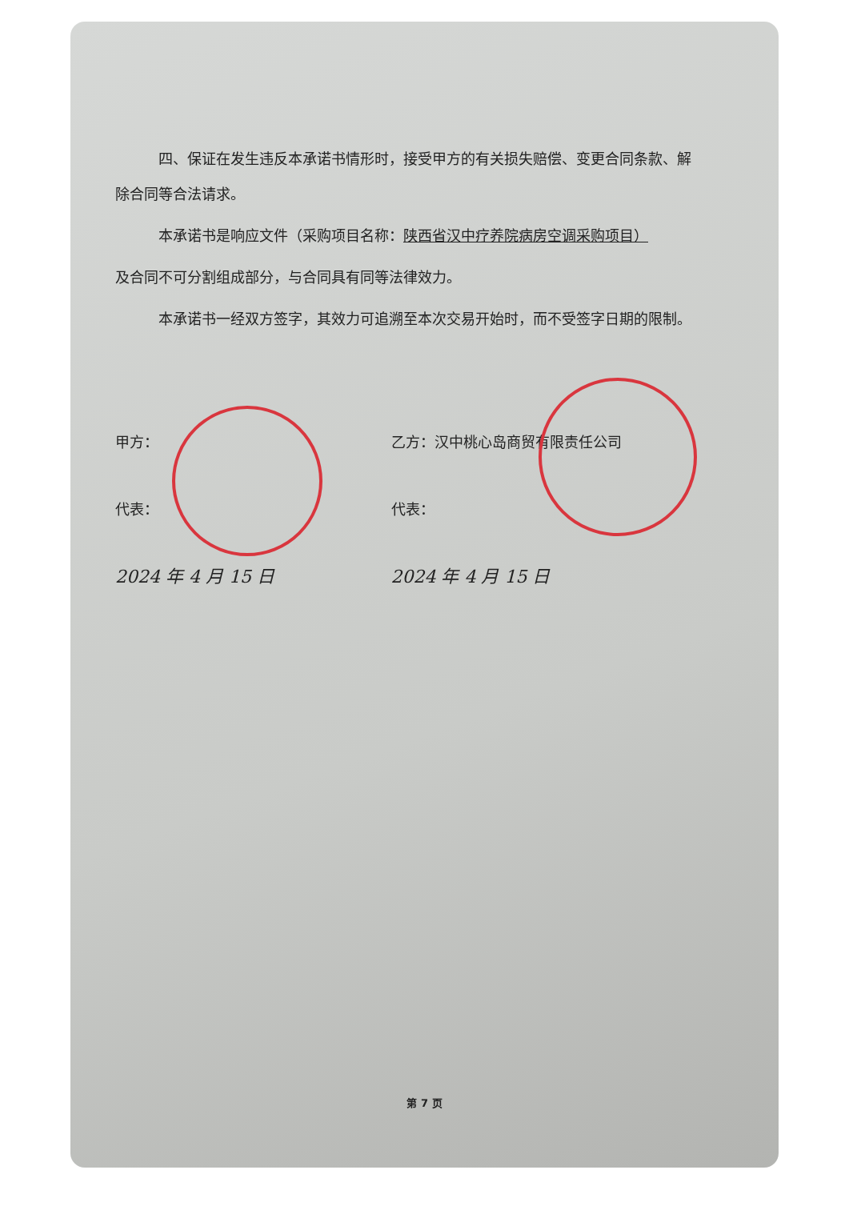四、保证在发生违反本承诺书情形时，接受甲方的有关损失赔偿、变更合同条款、解除合同等合法请求。
本承诺书是响应文件（采购项目名称：陕西省汉中疗养院病房空调采购项目）
及合同不可分割组成部分，与合同具有同等法律效力。
本承诺书一经双方签字，其效力可追溯至本次交易开始时，而不受签字日期的限制。
甲方：
代表：
2024 年 4 月 15 日
乙方：汉中桃心岛商贸有限责任公司
代表：
2024 年 4 月 15 日
第 7 页